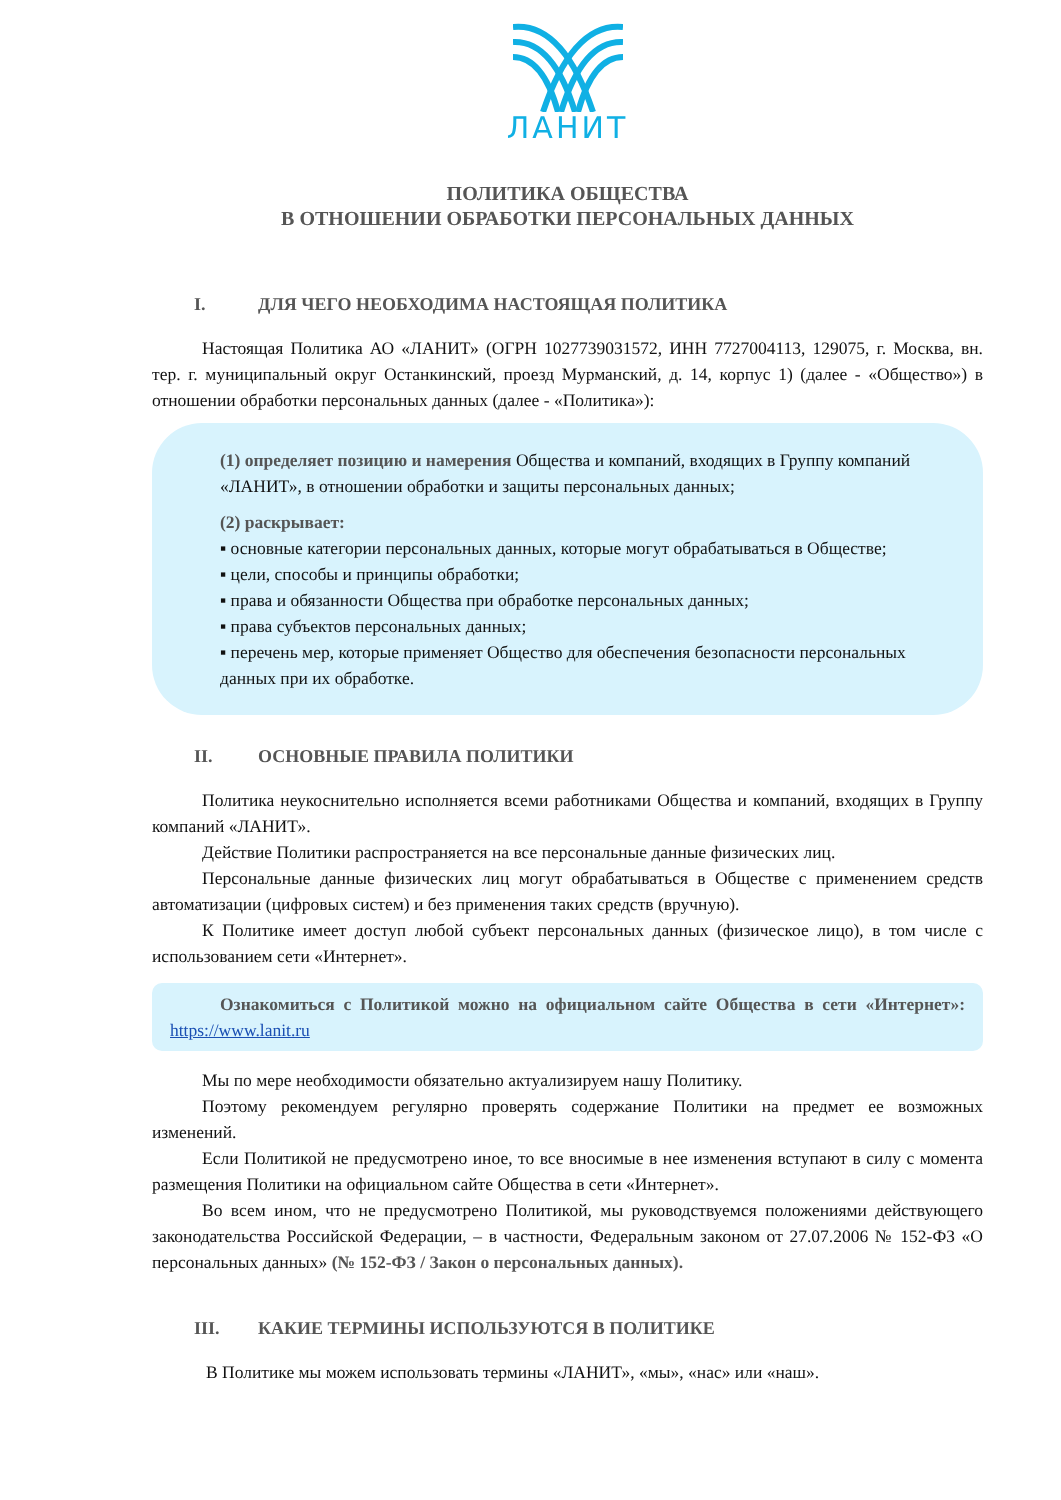ЛАНИТ
ПОЛИТИКА ОБЩЕСТВА
В ОТНОШЕНИИ ОБРАБОТКИ ПЕРСОНАЛЬНЫХ ДАННЫХ
I. ДЛЯ ЧЕГО НЕОБХОДИМА НАСТОЯЩАЯ ПОЛИТИКА
Настоящая Политика АО «ЛАНИТ» (ОГРН 1027739031572, ИНН 7727004113, 129075, г. Москва, вн. тер. г. муниципальный округ Останкинский, проезд Мурманский, д. 14, корпус 1) (далее - «Общество») в отношении обработки персональных данных (далее - «Политика»):
(1) определяет позицию и намерения Общества и компаний, входящих в Группу компаний «ЛАНИТ», в отношении обработки и защиты персональных данных;
(2) раскрывает:
▪ основные категории персональных данных, которые могут обрабатываться в Обществе;
▪ цели, способы и принципы обработки;
▪ права и обязанности Общества при обработке персональных данных;
▪ права субъектов персональных данных;
▪ перечень мер, которые применяет Общество для обеспечения безопасности персональных данных при их обработке.
II. ОСНОВНЫЕ ПРАВИЛА ПОЛИТИКИ
Политика неукоснительно исполняется всеми работниками Общества и компаний, входящих в Группу компаний «ЛАНИТ».
Действие Политики распространяется на все персональные данные физических лиц.
Персональные данные физических лиц могут обрабатываться в Обществе с применением средств автоматизации (цифровых систем) и без применения таких средств (вручную).
К Политике имеет доступ любой субъект персональных данных (физическое лицо), в том числе с использованием сети «Интернет».
Ознакомиться с Политикой можно на официальном сайте Общества в сети «Интернет»: https://www.lanit.ru
Мы по мере необходимости обязательно актуализируем нашу Политику.
Поэтому рекомендуем регулярно проверять содержание Политики на предмет ее возможных изменений.
Если Политикой не предусмотрено иное, то все вносимые в нее изменения вступают в силу с момента размещения Политики на официальном сайте Общества в сети «Интернет».
Во всем ином, что не предусмотрено Политикой, мы руководствуемся положениями действующего законодательства Российской Федерации, – в частности, Федеральным законом от 27.07.2006 № 152-ФЗ «О персональных данных» (№ 152-ФЗ / Закон о персональных данных).
III. КАКИЕ ТЕРМИНЫ ИСПОЛЬЗУЮТСЯ В ПОЛИТИКЕ
В Политике мы можем использовать термины «ЛАНИТ», «мы», «нас» или «наш».